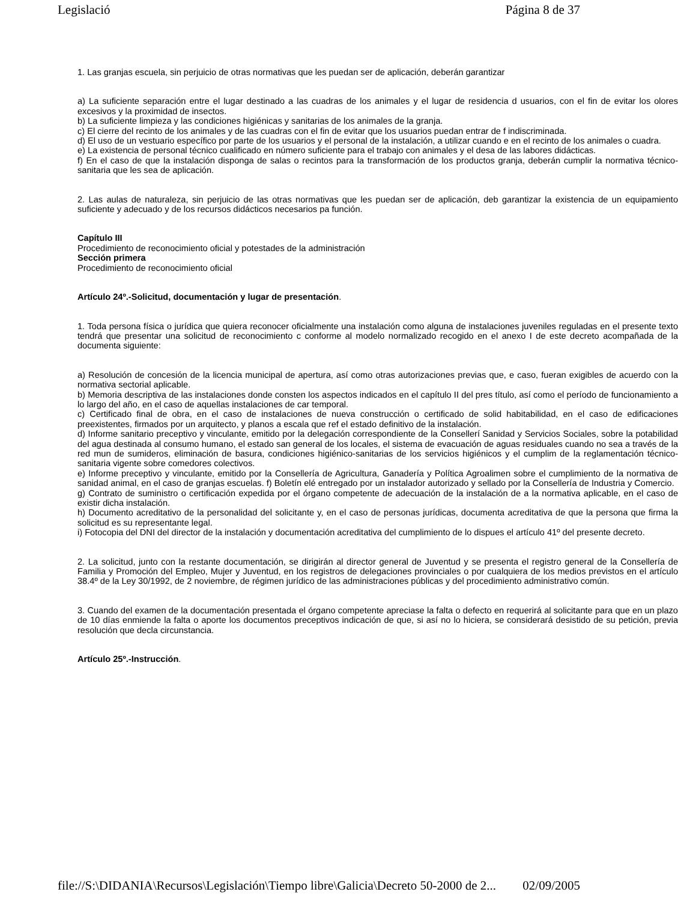Legislació Página 8 de 37
1. Las granjas escuela, sin perjuicio de otras normativas que les puedan ser de aplicación, deberán garantizar
a) La suficiente separación entre el lugar destinado a las cuadras de los animales y el lugar de residencia d usuarios, con el fin de evitar los olores excesivos y la proximidad de insectos.
b) La suficiente limpieza y las condiciones higiénicas y sanitarias de los animales de la granja.
c) El cierre del recinto de los animales y de las cuadras con el fin de evitar que los usuarios puedan entrar de f indiscriminada.
d) El uso de un vestuario específico por parte de los usuarios y el personal de la instalación, a utilizar cuando e en el recinto de los animales o cuadra.
e) La existencia de personal técnico cualificado en número suficiente para el trabajo con animales y el desa de las labores didácticas.
f) En el caso de que la instalación disponga de salas o recintos para la transformación de los productos granja, deberán cumplir la normativa técnico-sanitaria que les sea de aplicación.
2. Las aulas de naturaleza, sin perjuicio de las otras normativas que les puedan ser de aplicación, deb garantizar la existencia de un equipamiento suficiente y adecuado y de los recursos didácticos necesarios pa función.
Capítulo III
Procedimiento de reconocimiento oficial y potestades de la administración
Sección primera
Procedimiento de reconocimiento oficial
Artículo 24º.-Solicitud, documentación y lugar de presentación.
1. Toda persona física o jurídica que quiera reconocer oficialmente una instalación como alguna de instalaciones juveniles reguladas en el presente texto tendrá que presentar una solicitud de reconocimiento c conforme al modelo normalizado recogido en el anexo I de este decreto acompañada de la documenta siguiente:
a) Resolución de concesión de la licencia municipal de apertura, así como otras autorizaciones previas que, e caso, fueran exigibles de acuerdo con la normativa sectorial aplicable.
b) Memoria descriptiva de las instalaciones donde consten los aspectos indicados en el capítulo II del pres título, así como el período de funcionamiento a lo largo del año, en el caso de aquellas instalaciones de car temporal.
c) Certificado final de obra, en el caso de instalaciones de nueva construcción o certificado de solid habitabilidad, en el caso de edificaciones preexistentes, firmados por un arquitecto, y planos a escala que ref el estado definitivo de la instalación.
d) Informe sanitario preceptivo y vinculante, emitido por la delegación correspondiente de la Consellerí Sanidad y Servicios Sociales, sobre la potabilidad del agua destinada al consumo humano, el estado san general de los locales, el sistema de evacuación de aguas residuales cuando no sea a través de la red mun de sumideros, eliminación de basura, condiciones higiénico-sanitarias de los servicios higiénicos y el cumplim de la reglamentación técnico-sanitaria vigente sobre comedores colectivos.
e) Informe preceptivo y vinculante, emitido por la Consellería de Agricultura, Ganadería y Política Agroalimen sobre el cumplimiento de la normativa de sanidad animal, en el caso de granjas escuelas. f) Boletín elé entregado por un instalador autorizado y sellado por la Consellería de Industria y Comercio.
g) Contrato de suministro o certificación expedida por el órgano competente de adecuación de la instalación de a la normativa aplicable, en el caso de existir dicha instalación.
h) Documento acreditativo de la personalidad del solicitante y, en el caso de personas jurídicas, documenta acreditativa de que la persona que firma la solicitud es su representante legal.
i) Fotocopia del DNI del director de la instalación y documentación acreditativa del cumplimiento de lo dispues el artículo 41º del presente decreto.
2. La solicitud, junto con la restante documentación, se dirigirán al director general de Juventud y se presenta el registro general de la Consellería de Familia y Promoción del Empleo, Mujer y Juventud, en los registros de delegaciones provinciales o por cualquiera de los medios previstos en el artículo 38.4º de la Ley 30/1992, de 2 noviembre, de régimen jurídico de las administraciones públicas y del procedimiento administrativo común.
3. Cuando del examen de la documentación presentada el órgano competente apreciase la falta o defecto en requerirá al solicitante para que en un plazo de 10 días enmiende la falta o aporte los documentos preceptivos indicación de que, si así no lo hiciera, se considerará desistido de su petición, previa resolución que decla circunstancia.
Artículo 25º.-Instrucción.
file://S:\DIDANIA\Recursos\Legislación\Tiempo libre\Galicia\Decreto 50-2000 de 2... 02/09/2005